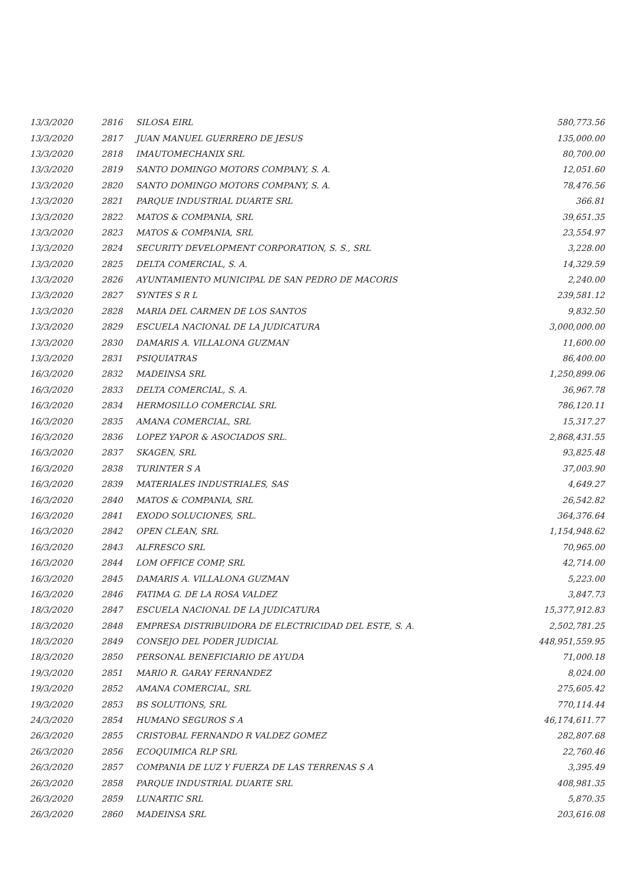| 13/3/2020 | 2816 | SILOSA EIRL | 580,773.56 |
| 13/3/2020 | 2817 | JUAN MANUEL GUERRERO DE JESUS | 135,000.00 |
| 13/3/2020 | 2818 | IMAUTOMECHANIX SRL | 80,700.00 |
| 13/3/2020 | 2819 | SANTO DOMINGO MOTORS COMPANY, S. A. | 12,051.60 |
| 13/3/2020 | 2820 | SANTO DOMINGO MOTORS COMPANY, S. A. | 78,476.56 |
| 13/3/2020 | 2821 | PARQUE INDUSTRIAL DUARTE SRL | 366.81 |
| 13/3/2020 | 2822 | MATOS & COMPANIA, SRL | 39,651.35 |
| 13/3/2020 | 2823 | MATOS & COMPANIA, SRL | 23,554.97 |
| 13/3/2020 | 2824 | SECURITY DEVELOPMENT CORPORATION, S. S., SRL | 3,228.00 |
| 13/3/2020 | 2825 | DELTA COMERCIAL, S. A. | 14,329.59 |
| 13/3/2020 | 2826 | AYUNTAMIENTO MUNICIPAL DE SAN PEDRO DE MACORIS | 2,240.00 |
| 13/3/2020 | 2827 | SYNTES S R L | 239,581.12 |
| 13/3/2020 | 2828 | MARIA DEL CARMEN DE LOS SANTOS | 9,832.50 |
| 13/3/2020 | 2829 | ESCUELA NACIONAL DE LA JUDICATURA | 3,000,000.00 |
| 13/3/2020 | 2830 | DAMARIS A. VILLALONA GUZMAN | 11,600.00 |
| 13/3/2020 | 2831 | PSIQUIATRAS | 86,400.00 |
| 16/3/2020 | 2832 | MADEINSA SRL | 1,250,899.06 |
| 16/3/2020 | 2833 | DELTA COMERCIAL, S. A. | 36,967.78 |
| 16/3/2020 | 2834 | HERMOSILLO COMERCIAL SRL | 786,120.11 |
| 16/3/2020 | 2835 | AMANA COMERCIAL, SRL | 15,317.27 |
| 16/3/2020 | 2836 | LOPEZ YAPOR & ASOCIADOS SRL. | 2,868,431.55 |
| 16/3/2020 | 2837 | SKAGEN, SRL | 93,825.48 |
| 16/3/2020 | 2838 | TURINTER S A | 37,003.90 |
| 16/3/2020 | 2839 | MATERIALES INDUSTRIALES, SAS | 4,649.27 |
| 16/3/2020 | 2840 | MATOS & COMPANIA, SRL | 26,542.82 |
| 16/3/2020 | 2841 | EXODO SOLUCIONES, SRL. | 364,376.64 |
| 16/3/2020 | 2842 | OPEN CLEAN, SRL | 1,154,948.62 |
| 16/3/2020 | 2843 | ALFRESCO SRL | 70,965.00 |
| 16/3/2020 | 2844 | LOM OFFICE COMP, SRL | 42,714.00 |
| 16/3/2020 | 2845 | DAMARIS A. VILLALONA GUZMAN | 5,223.00 |
| 16/3/2020 | 2846 | FATIMA G. DE LA ROSA VALDEZ | 3,847.73 |
| 18/3/2020 | 2847 | ESCUELA NACIONAL DE LA JUDICATURA | 15,377,912.83 |
| 18/3/2020 | 2848 | EMPRESA DISTRIBUIDORA DE ELECTRICIDAD DEL ESTE, S. A. | 2,502,781.25 |
| 18/3/2020 | 2849 | CONSEJO DEL PODER JUDICIAL | 448,951,559.95 |
| 18/3/2020 | 2850 | PERSONAL BENEFICIARIO DE AYUDA | 71,000.18 |
| 19/3/2020 | 2851 | MARIO R. GARAY FERNANDEZ | 8,024.00 |
| 19/3/2020 | 2852 | AMANA COMERCIAL, SRL | 275,605.42 |
| 19/3/2020 | 2853 | BS SOLUTIONS, SRL | 770,114.44 |
| 24/3/2020 | 2854 | HUMANO SEGUROS S A | 46,174,611.77 |
| 26/3/2020 | 2855 | CRISTOBAL FERNANDO R VALDEZ GOMEZ | 282,807.68 |
| 26/3/2020 | 2856 | ECOQUIMICA RLP SRL | 22,760.46 |
| 26/3/2020 | 2857 | COMPANIA DE LUZ Y FUERZA DE LAS TERRENAS S A | 3,395.49 |
| 26/3/2020 | 2858 | PARQUE INDUSTRIAL DUARTE SRL | 408,981.35 |
| 26/3/2020 | 2859 | LUNARTIC SRL | 5,870.35 |
| 26/3/2020 | 2860 | MADEINSA SRL | 203,616.08 |